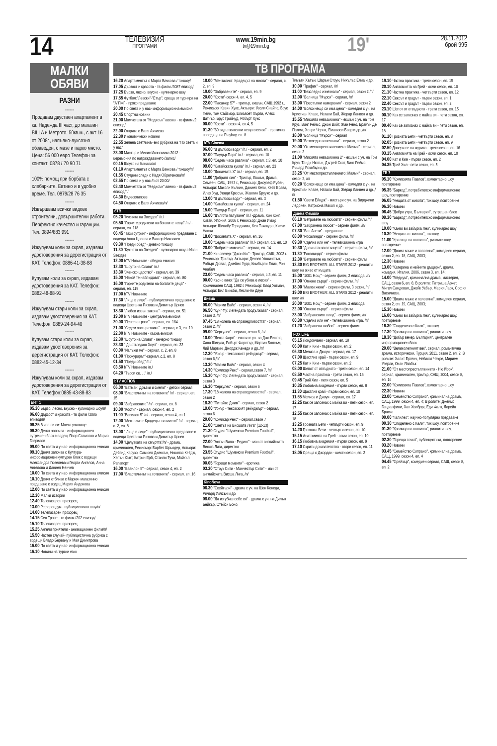14
ТЕЛЕВИЗИЯ
ПРОГРАМИ
www.19min.bg
tv@19min.bg
19'
28.11.2012
брой 995
МАЛКИ ОБЯВИ
РАЗНИ
------
Продавам двустаен апартамент в кв. Надежда III част, до магазин BILLA и Метрото. 50кв.м., с акт 16 от 2008г., напълно-луксозно обзаведен, с мазе и парко място. Цена: 56 000 евро Телефон за контакт: 0878 / 70 90 71
------
100% помощ при борбата с хлебарките. Евтино и в удобно време. Тел. 0879/28 76 35
------
Извършвам всички видове строителни, довършителни работи. Перфектно качество и гаранции. Тел. 0894/883 991
------
Изкупувам коли за скрап, издавам удостоверения за дерегистрация от КАТ. Телефон: 0886-41-38-88
------
Купувам коли за скрап, издавам удостоверения за КАТ. Телефон: 0882-48-88-91
------
Изкупувам стари коли за скрап, издавам удостоверения за КАТ. Телефон: 0889-24-94-40
------
Купувам стари коли за скрап, издавам удостоверения за дерегистрация от КАТ. Телефон: 0882-45-12-34
------
Изкупувам коли за скрап, издавам удостоверения за дерегистрация от КАТ. Телефон:0885-43-88-83
БНТ 1
05.30 Бързо, лесно, вкусно - кулинарно шоу/п/
06.00 Дързост и красота - тв филм /3086 епизод/п/
06.25 В час ли си: Моето училище
06.30 Денят започва - информационен сутрешен блок с водещ Явор Стаматов и Марио Гаврилов
09.00 По света и у нас- информационна емисия
09.10 Денят започва с Култура- информационен културен блок с водещи Александра Гюзелева и Георги Ангелов, Анна Ангелова и Даниел Ненчев
10.00 По света и у нас- информационна емисия
10.10 Денят отблизо с Мария- магазинно предаване с водещ Мария Андонова
12.00 По света и у нас- информационна емисия
12.30 Малки истории
12.40 Телепазарен прозорец
13.00 Референдум - публицистично шоу/п/
14.00 Телепазарен прозорец
14.15 Сен Тропе - тв филм /202 епизод/
15.10 Телепазарен прозорец
15.25 Ангели приятели - анимационен филм/п/
15.50 Частен случай- публицистична рубрика с водещи Владо Береану и Мая Димитрова
16.00 По света и у нас- информационна емисия
16.10 Новини на турски език
ТВ ПРОГРАМА
16.20 Апартаментът с Марта Вачкова / токшоу/
17.05 Дързост и красота - тв филм /3087 епизод/
17.25 Бързо, лесно, вкусно - кулинарно шоу
17.55 Футбол:"Левски"-"Етър", среща от турнира на "А"ПФГ - пряко предаване
20.00 По света и у нас- информационна емисия
20.45 Спортни новини
21.00 Момчетата от "Медисън" авеню - тв филм /2 епизод/
22.00 Открито с Валя Ахчиева
22.30 Икономически новини
22.55 Зелена светлина- еко рубрика на "По света и у нас"
23.00 Мистър и Мисис Икономика 2012 - церемония по награждаването /запис/
00.15 Шоуто на Канала/п/
01.10 Апартаментът с Марта Вачкова / токшоу/п/
01.55 Студени следи с Надя Обретенова/п/
02.55 По света и у нас /п от 20:00/
03.40 Момчетата от "Медисън" авеню - тв филм /2 епизод/п/
04.30 Видеоклипове
04.50 Открито с Валя Ахчиева/п/
бТВ
05.20 "Кухнята на Звездев" /п./
05.50 "Горките родители на богатите неща" /п./ - сериал, еп. 118
06.45 "Тази сутрин" - информационно предаване с водещи Анна Цолова и Виктор Николаев
09.30 "Преди обед" - дневно токшоу
11.30 "Кухнята на Звездев" - кулинарно шоу с Иван Звездев
12.00 bTV Новините - обедна емисия
12.30 "Шоуто на Слави" /п./
13.30 "Женско царство" - сериал, еп. 39
15.00 "Някой те наблюдава" - сериал, еп. 80
16.00 "Горките родители на богатите деца" - сериал, еп. 119
17.00 bTV Новините
17.30 "Лице в лице" - публицистично предаване с водещи Цветанка Ризова и Димитър Цонев
18.30 "Любов извън закона" - сериал, еп. 51
19.00 bTV Новините - централна емисия
20.00 "Пепел от рози" - сериал, еп. 164
21.00 "Седем часа разлика" - сериал, с.3, еп. 10
22.00 bTV Новините - късна емисия
22.30 "Шоуто на Слави" - вечерно токшоу
23.30 " Да отгледаш Хоуп" - сериал, еп. 22
00.00 "Излъжи ме" - сериал, с. 2, еп. 8
01.00 "Прокурорът"-сериал ,с.2, еп. 8
01.50 "Преди обед" /п./
03.50 bTV Новините /п./
04.20 "Търси се. . ." /п./
bTV ACTION
06.00 "Батман: Дръзки и смели" - детски сериал
08.00 "Властелинът на готвачите" /п/ - сериал, еп. 15
09.00 "Забравените" /п/ - сериал, еп. 8
10.00 "Кости" - сериал, сезон 4, еп. 2
11.00 "Вавилон 5" /п/ - сериал, сезон 4, еп.1
12.00 "Менталист: Крадецът на мисли" /п/ - сериал, с. 2, еп. 8
13.00 " Лице в лице" - публицистично предаване с водещи Цветанка Ризова и Димитър Цонев
14.00 "Целувката на смъртта"/п/ - драма, криминален, Режисьор: Барбет Шрьодер, Актьори: Дейвид Карузо, Самюел Джексън, Николас Кейдж, Хелън Хънт, Катрин Ерб, Станли Тучи, Майкъл Рапапорт
16.00 "Вавилон 5" - сериал, сезон 4, еп. 2
17.00 "Властелинът на готвачите" - сериал, еп. 16
18.00 "Менталист: Крадецът на мисли" - сериал, с. 2, еп. 9
19.00 "Забравените" - сериал, еп. 9
20.00 "Кости"-сезон 4, еп. 4, 5
22.00 "Пасажер 57" - трилър, екшън, САЩ 1992 г., Режисьор: Кевин Хукс, Актьори: Уесли Снайпс, Брус Пейн, Том Сайзмор, Елизабет Хърли, Алекс Датчър, Брус Грийнуд, Робърт Хукс
00.00 "Кости" - сезон 4, еп.4, 5
01.30 "69 задължителни неща в секса" - еротична поредица на Playboy, еп. 8
bTV Cinema
06.00 "В дълбоки води" /п./ - сериал, еп. 2
07.00 "Паудър Парк" /п./ - сериал, еп. 10
08.00 "Седем часа разлика" - сериал, с.3, еп. 10
09.00 "Китайската кукла" /п./ - сериал, еп. 23
10.00 "Досиетата Х" /п./ - сериал, еп. 15
11.00 "Добрият син" - Трилър, Екшън, Драма, Семеен, САЩ, 1993 г., Режисьор: Джоузеф Рубен, Актьори: Маколи Кълкин, Даниел Кели, Кейт Брава, Илая Ууд, Уенди Крюсън, Жаклин Бруукс и др.
13.00 "В дълбоки води" - сериал, еп. 3
14.00 "Китайската кукла" - сериал, еп. 24
15.00 "Паудър Парк" - сериал, еп. 11
16.00 "Дългото пътуване" /п./ -Драма, Хон Конг, Китай, Япония, 2006 г, Режисьор: Джан Имоу, Актьори: Шинобу Тераджима, Кен Такакура, Киичи Накаи
18.00 "Досиетата Х" - сериал, еп. 16
19.00 "Седем часа разлика" /п./- сериал, с.3, еп. 10
20.00 "Добрите момчета" - сериал, еп. 14
21.00 Киновечер: "Джон Кю" - Трилър, САЩ, 2002 г. Режисьор: Трилър, Актьори: Дензел Уошингтън, Робърт Дювал, Джеймс Уудс, Кимбърли Елис, Рон Анабел
23.00 "Седем часа разлика" - сериал, с.3, еп. 11
00.00 Късно кино: "Да се убива е лесно" - Криминален САЩ, 1982 г. Режисьор: Клод Уотман, Актьори: Бил Биксби, Лесли-Ан Даун
Диема
06.00 "Маями Вайс" - сериал, сезон 4, /п/
06.50 "Кунг Фу: Легендата продължава" - сериал, сезон 3, /п/
07.45 "18 колела на справедливостта" - сериал, сезон 2, /п/
09.00 "Херкулес" - сериал, сезон 6, /п/
10.00 "Делта Форс" - екшън с уч. на Джо Бишъп, Хана Шигула, Робърт Форстър, Мартин Болсъм, Лий Марвин, Джордж Кенеди и др.,/п/
12.30 "Уокър - тексаският рейнджър" - сериал, сезон 6,/п/
13.30 "Маями Вайс" - сериал, сезон 4
14.30 "Комисар Рекс" - сериал,сезон 7, /п/
15.30 "Кунг Фу: Легендата продължава" - сериал, сезон 3
16.30 "Херкулес" - сериал, сезон 6
17.30 "18 колела на справедливостта" - сериал, сезон 2
18.30 "Питайте Джим" - сериал, сезон 2
19.00 "Уокър - тексаският рейнджър" - сериал, сезон 6
20.00 "Комисар Рекс" - сериал,сезон 7
21.00 "Светът на Висшата Лига" (12-13)
21.30 Студио "Шуменско Premium Football", директно
22.00 "Астън Вила - Рединг" - мач от английската Висша Лига, директно
23.55 Студио "Шуменско Premium Football", директно
00.05 "Горещи моменти" - еротика
03.30 "Стоук Сити - Манчестър Сити" - мач от английската Висша Лига, /п/
KinoNova
06.30 "Скейтъри" - драма с уч. на Шон Кенеди, Ричард Уилсън и др.
08.00 "Да изгубиш себе си" - драма с уч. на Дилън Бейкър, Стейси Боно,
Тимъти Хътън, Шарън Стоун, Никълъс Елиа и др.
10.00 "Трафик" - сериал, /п/
11.00 "Безследно изчезнали" - сериал, сезон 2,/п/
12.00 "Болница "Мърси" - сериал, /п/
13.00 "Престъпни намерения" - сериал, сезон 2
14.00 "Всяко нещо си има цена" - комедия с уч. на Кристиан Клаве, Натали Бай, Жерар Ланвен и др.
15.55 "Мисията невъзможна" - екшън с уч. на Том Круз, Винг Реймс, Джон Войт, Жан Рено, Брайън Де Палма, Хенри Черни, Еманюел Беар и др.,/п/
18.00 "Болница "Мърси" - сериал
19.00 "Безследно изчезнали" - сериал, сезон 2
20.00 "От местопрестъплението: Маями" - сериал, сезон 3
21.00 "Мисията невъзможна 2" - екшън с уч. на Том Круз, Танди Нютън, Дъгрей Скот, Винг Реймс, Ричард Роксбър и др.
23.25 "От местопрестъплението: Маями" - сериал, сезон 3, /п/
00.20 "Всяко нещо си има цена" - комедия с уч. на Кристиан Клаве, Натали Бай, Жерар Ланвен и др.,/п/
01.50 "Свети Ейндж" - мистъри с уч. на Вирджини Ледойен, Катриона Макол и др.
Диема Фемили
06.10 "Ветровете на любовта" - сериен филм /п/
07.00 "Забранена любов" - сериен филм, /п/
07.30 "Бон Апети" - предаване
08.00 "Росалинда" - сериен филм, /п/
09.30 "Сделка или не" - телевизионна игра
10.30 "Долината на слънцето" - сериен филм, /п/
11.30 "Росалинда" - сериен филм
12.30 "Ветровете на любовта" - сериен филм
13.30 BIG BROTHER: ALL STARS 2012 - реалити шоу, на живо от къщата
15.00 "1001 Нощ" - сериен филм, 2 епизода, /п/
17.00 "Огнено сърце" - сериен филм, /п/
18.00 "Малки жени" - сериен филм, 3 сезон, /п/
19.00 BIG BROTHER: ALL STARS 2012 - реалити шоу, /п/
20.00 "1001 Нощ" - сериен филм, 2 епизода
22.00 "Огнено сърце" - сериен филм
23.00 "Забраненият плод" - сериен филм, /п/
00.30 "Сделка или не" - телевизионна игра, /п/
01.20 "Забранена любов" - сериен филм
FOX LIFE
05.15 Лондончани - сериал, еп. 18
06.00 Кат и Ким - първи сезон, еп. 2
06.30 Мелиса и Джоуи - сериал, еп. 17
07.00 Щастлив край - първи сезон, еп. 9
07.25 Кат и Ким - първи сезон, еп. 2
08.00 Шепот от отвъдното - трети сезон, еп. 14
08.50 Частна практика - трети сезон, еп. 15
09.45 Трий Хил - пети сезон, еп. 5
10.35 Любовна академия - първи сезон, еп. 8
11.30 Щастлив край - първи сезон, еп. 10
11.55 Мелиса и Джоуи - сериал, еп. 17
12.25 Как се запознах с майка ви - пети сезон, еп. 17
12.55 Как се запознах с майка ви - пети сезон, еп. 18
13.25 Грозната Бети - четвърти сезон, еп. 9
14.20 Грозната Бети - четвърти сезон, еп. 10
15.15 Анатомията на Грей - осми сезон, еп. 10
16.15 Любовна академия - първи сезон, еп. 9
17.10 Скрити доказателства - втори сезон, еп. 11
18.05 Среща с Джордан - шести сезон, еп. 2
19.10 Частна практика - трети сезон, еп. 15
20.10 Анатомията на Грей - осми сезон, еп. 10
21.10 Частна практика - четвърти сезон, еп. 12
22.10 Сексът и градът - първи сезон, еп. 1
22.40 Сексът и градът - първи сезон, еп. 2
23.10 Шепот от отвъдното - трети сезон, еп. 15
00.10 Как се запознах с майка ви - пети сезон, еп. 17
00.40 Как се запознах с майка ви - пети сезон, еп. 18
01.10 Грозната Бети - четвърти сезон, еп. 8
02.05 Грозната Бети - четвърти сезон, еп. 9
02.50 Довери се на журито - трети сезон, еп. 16
03.15 Анатомията на Грей - осми сезон, еп. 10
04.00 Кат и Ким - първи сезон, еп. 2
04.35 Трий Хил - пети сезон, еп. 5
ТВ 7
05.10 "Комисията Павлов", коментарно шоу, повторение
05.35 "Баркод", потребителско информационно шоу, повторение
06.05 "Нещата от живота", ток шоу, повторение
06.30 Новини
06.45 "Добро утро, България", сутрешен блок
09.30 "Баркод", потребителско информационно шоу
10.00 "Какво ви забърка Лео", кулинарно шоу
10.30 "Нещата от живота", ток шоу
11.00 "Кралица на шопинга", риалити шоу, повторение
12.00 "Двама мъже и половина", комедиен сериал, сезон 2, еп. 18, САЩ, 2003;
12.30 Новини
13.00 "Катерина и нейните дъщери", драма, комедия, Италия, 2006, сезон 3, еп. 14;
14.00 "Медиум", криминална драма, мистерия, САЩ, сезон 6, еп. 6; В ролите: Патриша Аркет, Мигел Сандовал, Джейк Уебър, Мария Ларк, София Василиева
15.00 "Двама мъже и половина", комедиен сериал, сезон 2, еп. 19, САЩ, 2003;
15.30 Новини
16.00 "Какво ви забърка Лео", кулинарно шоу, повторение
16.30 "Споделено с Кали", ток шоу
17.30 "Кралица на шопинга", риалити шоу
18.30 "Добър вечер, България", централен информационен блок
20.00 "Великолепният век", сериал, романтична драма, исторически, Турция, 2011, сезон 2, еп. 2; В ролите: Халит Ергенч, Небахат Чехре, Мирием Узерли, Окан Ялабък
21.00 "От местопрестъплението - Ню Йорк", сериал, криминален, трилър, САЩ, 2004, сезон 8, еп. 16
22.00 "Комисията Павлов", коментарно шоу
22.30 Новини
23.00 "Семейство Сопрано", криминална драма, САЩ, 1999, сезон 4, еп. 4; В ролите: Джеймс Гандолфини, Хал Холбрук, Еди Фалк, Лорейн Браско
00.00 "Галилео", научно-популярно предаване
00.30 "Споделено с Кали", ток шоу, повторение
01.30 "Кралица на шопинга", риалити шоу, повторение
02.30 "Гореща точка", публицистика, повторение
03.20 Новини
03.45 "Семейство Сопрано", криминална драма, САЩ, 1999, сезон 4, еп. 4
04.45 "Фрейзър", комедиен сериал, САЩ, сезон 8, еп. 2